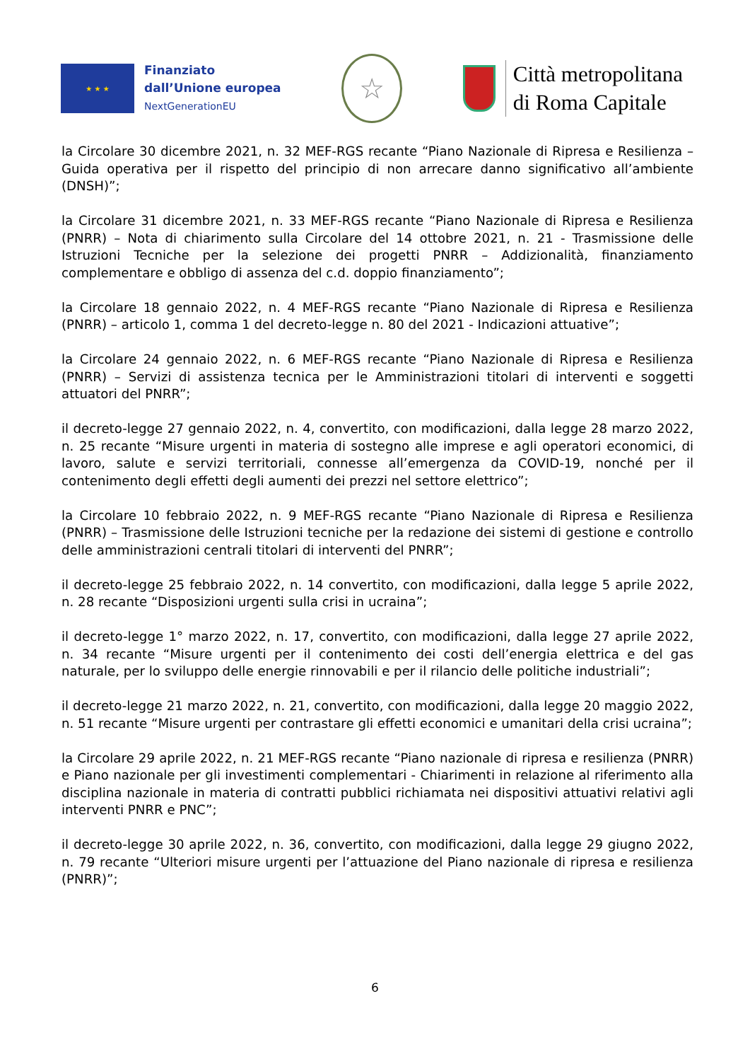★ ★ ★
Finanziato
dall’Unione europea
NextGenerationEU
☆
Città metropolitana
di Roma Capitale
la Circolare 30 dicembre 2021, n. 32 MEF-RGS recante “Piano Nazionale di Ripresa e Resilienza – Guida operativa per il rispetto del principio di non arrecare danno significativo all’ambiente (DNSH)”;
la Circolare 31 dicembre 2021, n. 33 MEF-RGS recante “Piano Nazionale di Ripresa e Resilienza (PNRR) – Nota di chiarimento sulla Circolare del 14 ottobre 2021, n. 21 - Trasmissione delle Istruzioni Tecniche per la selezione dei progetti PNRR – Addizionalità, finanziamento complementare e obbligo di assenza del c.d. doppio finanziamento”;
la Circolare 18 gennaio 2022, n. 4 MEF-RGS recante “Piano Nazionale di Ripresa e Resilienza (PNRR) – articolo 1, comma 1 del decreto-legge n. 80 del 2021 - Indicazioni attuative”;
la Circolare 24 gennaio 2022, n. 6 MEF-RGS recante “Piano Nazionale di Ripresa e Resilienza (PNRR) – Servizi di assistenza tecnica per le Amministrazioni titolari di interventi e soggetti attuatori del PNRR”;
il decreto-legge 27 gennaio 2022, n. 4, convertito, con modificazioni, dalla legge 28 marzo 2022, n. 25 recante “Misure urgenti in materia di sostegno alle imprese e agli operatori economici, di lavoro, salute e servizi territoriali, connesse all’emergenza da COVID-19, nonché per il contenimento degli effetti degli aumenti dei prezzi nel settore elettrico”;
la Circolare 10 febbraio 2022, n. 9 MEF-RGS recante “Piano Nazionale di Ripresa e Resilienza (PNRR) – Trasmissione delle Istruzioni tecniche per la redazione dei sistemi di gestione e controllo delle amministrazioni centrali titolari di interventi del PNRR”;
il decreto-legge 25 febbraio 2022, n. 14 convertito, con modificazioni, dalla legge 5 aprile 2022, n. 28 recante “Disposizioni urgenti sulla crisi in ucraina”;
il decreto-legge 1° marzo 2022, n. 17, convertito, con modificazioni, dalla legge 27 aprile 2022, n. 34 recante “Misure urgenti per il contenimento dei costi dell’energia elettrica e del gas naturale, per lo sviluppo delle energie rinnovabili e per il rilancio delle politiche industriali”;
il decreto-legge 21 marzo 2022, n. 21, convertito, con modificazioni, dalla legge 20 maggio 2022, n. 51 recante “Misure urgenti per contrastare gli effetti economici e umanitari della crisi ucraina”;
la Circolare 29 aprile 2022, n. 21 MEF-RGS recante “Piano nazionale di ripresa e resilienza (PNRR) e Piano nazionale per gli investimenti complementari - Chiarimenti in relazione al riferimento alla disciplina nazionale in materia di contratti pubblici richiamata nei dispositivi attuativi relativi agli interventi PNRR e PNC”;
il decreto-legge 30 aprile 2022, n. 36, convertito, con modificazioni, dalla legge 29 giugno 2022, n. 79 recante “Ulteriori misure urgenti per l’attuazione del Piano nazionale di ripresa e resilienza (PNRR)”;
6